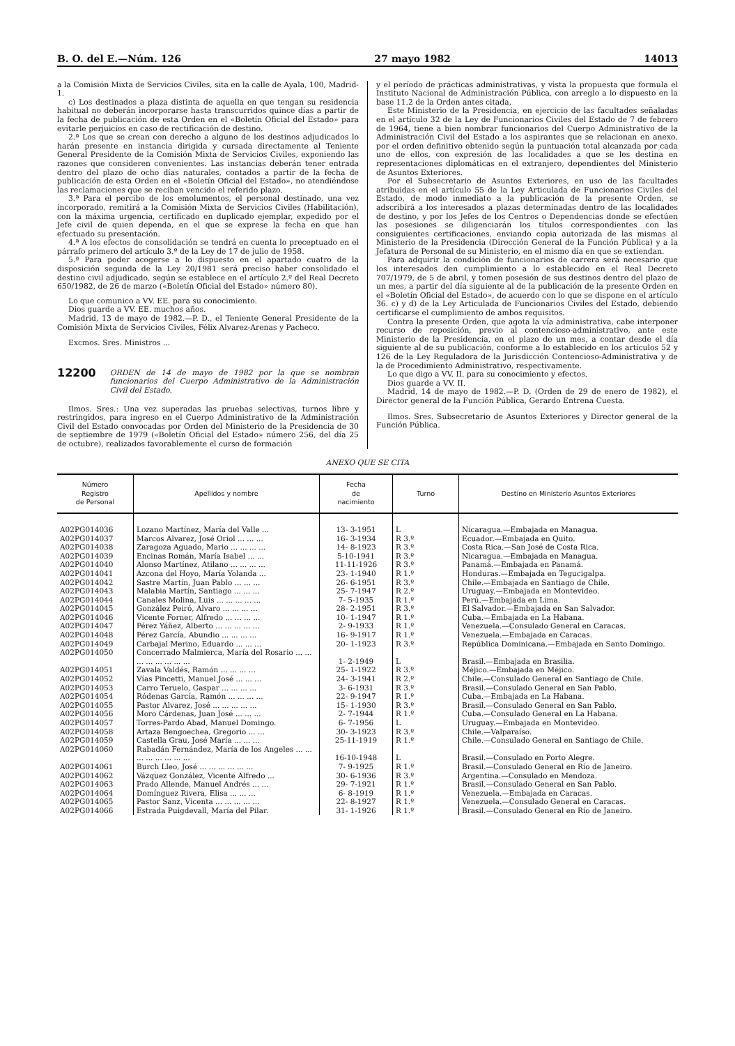B. O. del E.—Núm. 126 27 mayo 1982 14013
a la Comisión Mixta de Servicios Civiles, sita en la calle de Ayala, 100, Madrid-1.
c) Los destinados a plaza distinta de aquella en que tengan su residencia habitual no deberán incorporarse hasta transcurridos quince días a partir de la fecha de publicación de esta Orden en el «Boletín Oficial del Estado» para evitarle perjuicios en caso de rectificación de destino.
2.ª Los que se crean con derecho a alguno de los destinos adjudicados lo harán presente en instancia dirigida y cursada directamente al Teniente General Presidente de la Comisión Mixta de Servicios Civiles, exponiendo las razones que consideren convenientes. Las instancias deberán tener entrada dentro del plazo de ocho días naturales, contados a partir de la fecha de publicación de esta Orden en el «Boletín Oficial del Estado», no atendiéndose las reclamaciones que se reciban vencido el referido plazo.
3.ª Para el percibo de los emolumentos, el personal destinado, una vez incorporado, remitirá a la Comisión Mixta de Servicios Civiles (Habilitación), con la máxima urgencia, certificado en duplicado ejemplar, expedido por el Jefe civil de quien dependa, en el que se exprese la fecha en que han efectuado su presentación.
4.ª A los efectos de consolidación se tendrá en cuenta lo preceptuado en el párrafo primero del artículo 3.º de la Ley de 17 de julio de 1958.
5.ª Para poder acogerse a lo dispuesto en el apartado cuatro de la disposición segunda de la Ley 20/1981 será preciso haber consolidado el destino civil adjudicado, según se establece en el artículo 2.º del Real Decreto 650/1982, de 26 de marzo («Boletín Oficial del Estado» número 80).
Lo que comunico a VV. EE. para su conocimiento.
Dios guarde a VV. EE. muchos años.
Madrid, 13 de mayo de 1982.—P. D., el Teniente General Presidente de la Comisión Mixta de Servicios Civiles, Félix Alvarez-Arenas y Pacheco.
Excmos. Sres. Ministros ...
12200 ORDEN de 14 de mayo de 1982 por la que se nombran funcionarios del Cuerpo Administrativo de la Administración Civil del Estado.
Ilmos. Sres.: Una vez superadas las pruebas selectivas, turnos libre y restringidos, para ingreso en el Cuerpo Administrativo de la Administración Civil del Estado convocadas por Orden del Ministerio de la Presidencia de 30 de septiembre de 1979 («Boletín Oficial del Estado» número 256, del día 25 de octubre), realizados favorablemente el curso de formación
y el período de prácticas administrativas, y vista la propuesta que formula el Instituto Nacional de Administración Pública, con arreglo a lo dispuesto en la base 11.2 de la Orden antes citada,
Este Ministerio de la Presidencia, en ejercicio de las facultades señaladas en el artículo 32 de la Ley de Funcionarios Civiles del Estado de 7 de febrero de 1964, tiene a bien nombrar funcionarios del Cuerpo Administrativo de la Administración Civil del Estado a los aspirantes que se relacionan en anexo, por el orden definitivo obtenido según la puntuación total alcanzada por cada uno de ellos, con expresión de las localidades a que se les destina en representaciones diplomáticas en el extranjero, dependientes del Ministerio de Asuntos Exteriores.
Por el Subsecretario de Asuntos Exteriores, en uso de las facultades atribuidas en el artículo 55 de la Ley Articulada de Funcionarios Civiles del Estado, de modo inmediato a la publicación de la presente Orden, se adscribirá a los interesados a plazas determinadas dentro de las localidades de destino, y por los Jefes de los Centros o Dependencias donde se efectúen las posesiones se diligenciarán los títulos correspondientes con las consiguientes certificaciones, enviando copia autorizada de las mismas al Ministerio de la Presidencia (Dirección General de la Función Pública) y a la Jefatura de Personal de su Ministerio, en el mismo día en que se extiendan.
Para adquirir la condición de funcionarios de carrera será necesario que los interesados den cumplimiento a lo establecido en el Real Decreto 707/1979, de 5 de abril, y tomen posesión de sus destinos dentro del plazo de un mes, a partir del día siguiente al de la publicación de la presente Orden en el «Boletín Oficial del Estado», de acuerdo con lo que se dispone en el artículo 36. c) y d) de la Ley Articulada de Funcionarios Civiles del Estado, debiendo certificarse el cumplimiento de ambos requisitos.
Contra la presente Orden, que agota la vía administrativa, cabe interponer recurso de reposición, previo al contencioso-administrativo, ante este Ministerio de la Presidencia, en el plazo de un mes, a contar desde el día siguiente al de su publicación, conforme a lo establecido en los artículos 52 y 126 de la Ley Reguladora de la Jurisdicción Contencioso-Administrativa y de la de Procedimiento Administrativo, respectivamente.
Lo que digo a VV. II. para su conocimiento y efectos.
Dios guarde a VV. II.
Madrid, 14 de mayo de 1982.—P. D. (Orden de 29 de enero de 1982), el Director general de la Función Pública, Gerardo Entrena Cuesta.
Ilmos. Sres. Subsecretario de Asuntos Exteriores y Director general de la Función Pública.
ANEXO QUE SE CITA
| Número Registro de Personal | Apellidos y nombre | Fecha de nacimiento | Turno | Destino en Ministerio Asuntos Exteriores |
| --- | --- | --- | --- | --- |
| A02PG014036 | Lozano Martínez, María del Valle ... | 13- 3-1951 | L | Nicaragua.—Embajada en Managua. |
| A02PG014037 | Marcos Alvarez, José Oriol ... ... ... | 16- 3-1934 | R 3.º | Ecuador.—Embajada en Quito. |
| A02PG014038 | Zaragoza Aguado, Mario ... ... ... ... | 14- 8-1923 | R 3.º | Costa Rica.—San José de Costa Rica. |
| A02PG014039 | Encinas Román, María Isabel ... ... | 5-10-1941 | R 3.º | Nicaragua.—Embajada en Managua. |
| A02PG014040 | Alonso Martínez, Atilano ... ... ... ... | 11-11-1926 | R 3.º | Panamá.—Embajada en Panamá. |
| A02PG014041 | Azcona del Hoyo, María Yolanda ... | 23- 1-1940 | R 1.º | Honduras.—Embajada en Tegucigalpa. |
| A02PG014042 | Sastre Martín, Juan Pablo ... ... ... | 26- 6-1951 | R 3.º | Chile.—Embajada en Santiago de Chile. |
| A02PG014043 | Malabia Martín, Santiago ... ... ... | 25- 7-1947 | R 2.º | Uruguay.—Embajada en Montevideo. |
| A02PG014044 | Canales Molina, Luis ... ... ... ... ... | 7- 5-1935 | R 1.º | Perú.—Embajada en Lima. |
| A02PG014045 | González Peiró, Alvaro ... ... ... ... | 28- 2-1951 | R 3.º | El Salvador.—Embajada en San Salvador. |
| A02PG014046 | Vicente Forner, Alfredo ... ... ... ... | 10- 1-1947 | R 1.º | Cuba.—Embajada en La Habana. |
| A02PG014047 | Pérez Yáñez, Alberto ... ... ... ... ... | 2- 9-1933 | R 1.º | Venezuela.—Consulado General en Caracas. |
| A02PG014048 | Pérez García, Abundio ... ... ... ... | 16- 9-1917 | R 1.º | Venezuela.—Embajada en Caracas. |
| A02PG014049 | Carbajal Merino, Eduardo ... ... ... | 20- 1-1923 | R 3.º | República Dominicana.—Embajada en Santo Domingo. |
| A02PG014050 | Concerrado Malmierca, María del Rosario ... ... ... ... ... ... ... ... | 1- 2-1949 | L | Brasil.—Embajada en Brasilia. |
| A02PG014051 | Zavala Valdés, Ramón ... ... ... ... | 25- 1-1922 | R 3.º | Méjico.—Embajada en Méjico. |
| A02PG014052 | Vías Pincetti, Manuel José ... ... ... | 24- 3-1941 | R 2.º | Chile.—Consulado General en Santiago de Chile. |
| A02PG014053 | Carro Teruelo, Gaspar ... ... ... ... | 3- 6-1931 | R 3.º | Brasil.—Consulado General en San Pablo. |
| A02PG014054 | Ródenas García, Ramón ... ... ... ... | 22- 9-1947 | R 1.º | Cuba.—Embajada en La Habana. |
| A02PG014055 | Pastor Alvarez, José ... ... ... ... ... | 15- 1-1930 | R 3.º | Brasil.—Consulado General en San Pablo. |
| A02PG014056 | Moro Cárdenas, Juan José ... ... ... | 2- 7-1944 | R 1.º | Cuba.—Consulado General en La Habana. |
| A02PG014057 | Torres-Pardo Abad, Manuel Domingo. | 6- 7-1956 | L | Uruguay.—Embajada en Montevideo. |
| A02PG014058 | Artaza Bengoechea, Gregorio ... ... | 30- 3-1923 | R 3.º | Chile.—Valparaíso. |
| A02PG014059 | Castella Grau, José María ... ... ... | 25-11-1919 | R 1.º | Chile.—Consulado General en Santiago de Chile. |
| A02PG014060 | Rabadán Fernández, María de los Angeles ... ... ... ... ... ... ... ... | 16-10-1948 | L | Brasil.—Consulado en Porto Alegre. |
| A02PG014061 | Burch Lleo, José ... ... ... ... ... ... | 7- 9-1925 | R 1.º | Brasil.—Consulado General en Río de Janeiro. |
| A02PG014062 | Vázquez González, Vicente Alfredo ... | 30- 6-1936 | R 3.º | Argentina.—Consulado en Mendoza. |
| A02PG014063 | Prado Allende, Manuel Andrés ... ... | 29- 7-1921 | R 1.º | Brasil.—Consulado General en San Pablo. |
| A02PG014064 | Domínguez Rivera, Elisa ... ... ... | 6- 8-1919 | R 1.º | Venezuela.—Embajada en Caracas. |
| A02PG014065 | Pastor Sanz, Vicenta ... ... ... ... ... | 22- 8-1927 | R 1.º | Venezuela.—Consulado General en Caracas. |
| A02PG014066 | Estrada Puigdevall, María del Pilar. | 31- 1-1926 | R 1.º | Brasil.—Consulado General en Río de Janeiro. |